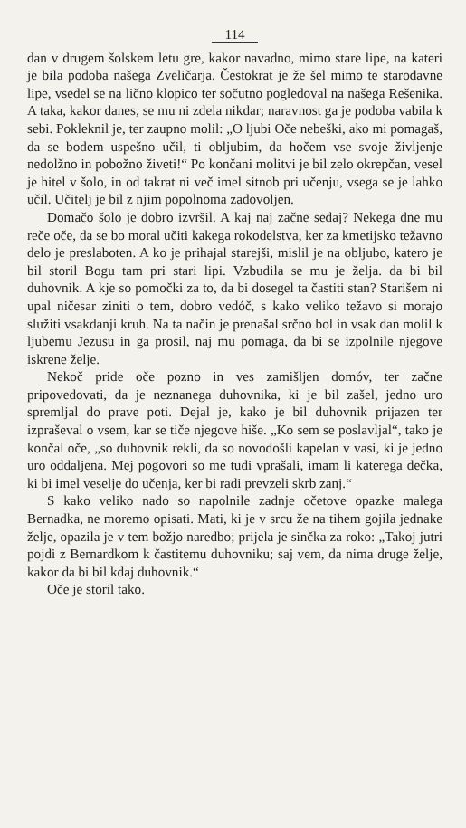114
dan v drugem šolskem letu gre, kakor navadno, mimo stare lipe, na kateri je bila podoba našega Zveličarja. Čestokrat je že šel mimo te starodavne lipe, vsedel se na lično klopico ter sočutno pogledoval na našega Rešenika. A taka, kakor danes, se mu ni zdela nikdar; naravnost ga je podoba vabila k sebi. Pokleknil je, ter zaupno molil: „O ljubi Oče nebeški, ako mi pomagaš, da se bodem uspešno učil, ti obljubim, da hočem vse svoje življenje nedolžno in pobožno živeti!“ Po končani molitvi je bil zelo okrepčan, vesel je hitel v šolo, in od takrat ni več imel sitnob pri učenju, vsega se je lahko učil. Učitelj je bil z njim popolnoma zadovoljen.
Domačo šolo je dobro izvršil. A kaj naj začne sedaj? Nekega dne mu reče oče, da se bo moral učiti kakega rokodelstva, ker za kmetijsko težavno delo je preslaboten. A ko je prihajal starejši, mislil je na obljubo, katero je bil storil Bogu tam pri stari lipi. Vzbudila se mu je želja. da bi bil duhovnik. A kje so pomočki za to, da bi dosegel ta častiti stan? Starišem ni upal ničesar ziniti o tem, dobro vedóč, s kako veliko težavo si morajo služiti vsakdanji kruh. Na ta način je prenašal srčno bol in vsak dan molil k ljubemu Jezusu in ga prosil, naj mu pomaga, da bi se izpolnile njegove iskrene želje.
Nekoč pride oče pozno in ves zamišljen domóv, ter začne pripovedovati, da je neznanega duhovnika, ki je bil zašel, jedno uro spremljal do prave poti. Dejal je, kako je bil duhovnik prijazen ter izpraševal o vsem, kar se tiče njegove hiše. „Ko sem se poslavljal“, tako je končal oče, „so duhovnik rekli, da so novodošli kapelan v vasi, ki je jedno uro oddaljena. Mej pogovori so me tudi vprašali, imam li katerega dečka, ki bi imel veselje do učenja, ker bi radi prevzeli skrb zanj.“
S kako veliko nado so napolnile zadnje očetove opazke malega Bernadka, ne moremo opisati. Mati, ki je v srcu že na tihem gojila jednake želje, opazila je v tem božjo naredbo; prijela je sinčka za roko: „Takoj jutri pojdi z Bernardkom k častitemu duhovniku; saj vem, da nima druge želje, kakor da bi bil kdaj duhovnik.“
Oče je storil tako.